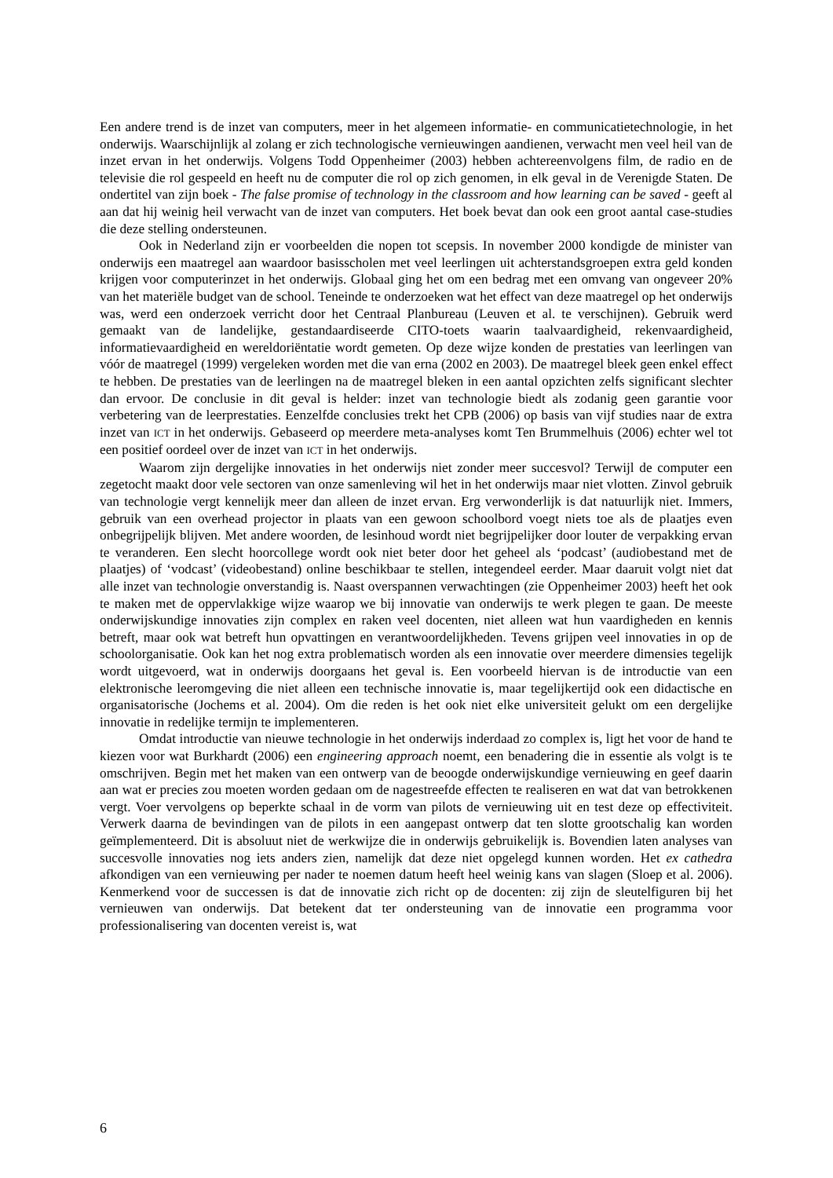Een andere trend is de inzet van computers, meer in het algemeen informatie- en communicatietechnologie, in het onderwijs. Waarschijnlijk al zolang er zich technologische vernieuwingen aandienen, verwacht men veel heil van de inzet ervan in het onderwijs. Volgens Todd Oppenheimer (2003) hebben achtereenvolgens film, de radio en de televisie die rol gespeeld en heeft nu de computer die rol op zich genomen, in elk geval in de Verenigde Staten. De ondertitel van zijn boek - The false promise of technology in the classroom and how learning can be saved - geeft al aan dat hij weinig heil verwacht van de inzet van computers. Het boek bevat dan ook een groot aantal case-studies die deze stelling ondersteunen.
Ook in Nederland zijn er voorbeelden die nopen tot scepsis. In november 2000 kondigde de minister van onderwijs een maatregel aan waardoor basisscholen met veel leerlingen uit achterstandsgroepen extra geld konden krijgen voor computerinzet in het onderwijs. Globaal ging het om een bedrag met een omvang van ongeveer 20% van het materiële budget van de school. Teneinde te onderzoeken wat het effect van deze maatregel op het onderwijs was, werd een onderzoek verricht door het Centraal Planbureau (Leuven et al. te verschijnen). Gebruik werd gemaakt van de landelijke, gestandaardiseerde CITO-toets waarin taalvaardigheid, rekenvaardigheid, informatievaardigheid en wereldoriëntatie wordt gemeten. Op deze wijze konden de prestaties van leerlingen van vóór de maatregel (1999) vergeleken worden met die van erna (2002 en 2003). De maatregel bleek geen enkel effect te hebben. De prestaties van de leerlingen na de maatregel bleken in een aantal opzichten zelfs significant slechter dan ervoor. De conclusie in dit geval is helder: inzet van technologie biedt als zodanig geen garantie voor verbetering van de leerprestaties. Eenzelfde conclusies trekt het CPB (2006) op basis van vijf studies naar de extra inzet van ICT in het onderwijs. Gebaseerd op meerdere meta-analyses komt Ten Brummelhuis (2006) echter wel tot een positief oordeel over de inzet van ICT in het onderwijs.
Waarom zijn dergelijke innovaties in het onderwijs niet zonder meer succesvol? Terwijl de computer een zegetocht maakt door vele sectoren van onze samenleving wil het in het onderwijs maar niet vlotten. Zinvol gebruik van technologie vergt kennelijk meer dan alleen de inzet ervan. Erg verwonderlijk is dat natuurlijk niet. Immers, gebruik van een overhead projector in plaats van een gewoon schoolbord voegt niets toe als de plaatjes even onbegrijpelijk blijven. Met andere woorden, de lesinhoud wordt niet begrijpelijker door louter de verpakking ervan te veranderen. Een slecht hoorcollege wordt ook niet beter door het geheel als ‘podcast’ (audiobestand met de plaatjes) of ‘vodcast’ (videobestand) online beschikbaar te stellen, integendeel eerder. Maar daaruit volgt niet dat alle inzet van technologie onverstandig is. Naast overspannen verwachtingen (zie Oppenheimer 2003) heeft het ook te maken met de oppervlakkige wijze waarop we bij innovatie van onderwijs te werk plegen te gaan. De meeste onderwijskundige innovaties zijn complex en raken veel docenten, niet alleen wat hun vaardigheden en kennis betreft, maar ook wat betreft hun opvattingen en verantwoordelijkheden. Tevens grijpen veel innovaties in op de schoolorganisatie. Ook kan het nog extra problematisch worden als een innovatie over meerdere dimensies tegelijk wordt uitgevoerd, wat in onderwijs doorgaans het geval is. Een voorbeeld hiervan is de introductie van een elektronische leeromgeving die niet alleen een technische innovatie is, maar tegelijkertijd ook een didactische en organisatorische (Jochems et al. 2004). Om die reden is het ook niet elke universiteit gelukt om een dergelijke innovatie in redelijke termijn te implementeren.
Omdat introductie van nieuwe technologie in het onderwijs inderdaad zo complex is, ligt het voor de hand te kiezen voor wat Burkhardt (2006) een engineering approach noemt, een benadering die in essentie als volgt is te omschrijven. Begin met het maken van een ontwerp van de beoogde onderwijskundige vernieuwing en geef daarin aan wat er precies zou moeten worden gedaan om de nagestreefde effecten te realiseren en wat dat van betrokkenen vergt. Voer vervolgens op beperkte schaal in de vorm van pilots de vernieuwing uit en test deze op effectiviteit. Verwerk daarna de bevindingen van de pilots in een aangepast ontwerp dat ten slotte grootschalig kan worden geïmplementeerd. Dit is absoluut niet de werkwijze die in onderwijs gebruikelijk is. Bovendien laten analyses van succesvolle innovaties nog iets anders zien, namelijk dat deze niet opgelegd kunnen worden. Het ex cathedra afkondigen van een vernieuwing per nader te noemen datum heeft heel weinig kans van slagen (Sloep et al. 2006). Kenmerkend voor de successen is dat de innovatie zich richt op de docenten: zij zijn de sleutelfiguren bij het vernieuwen van onderwijs. Dat betekent dat ter ondersteuning van de innovatie een programma voor professionalisering van docenten vereist is, wat
6